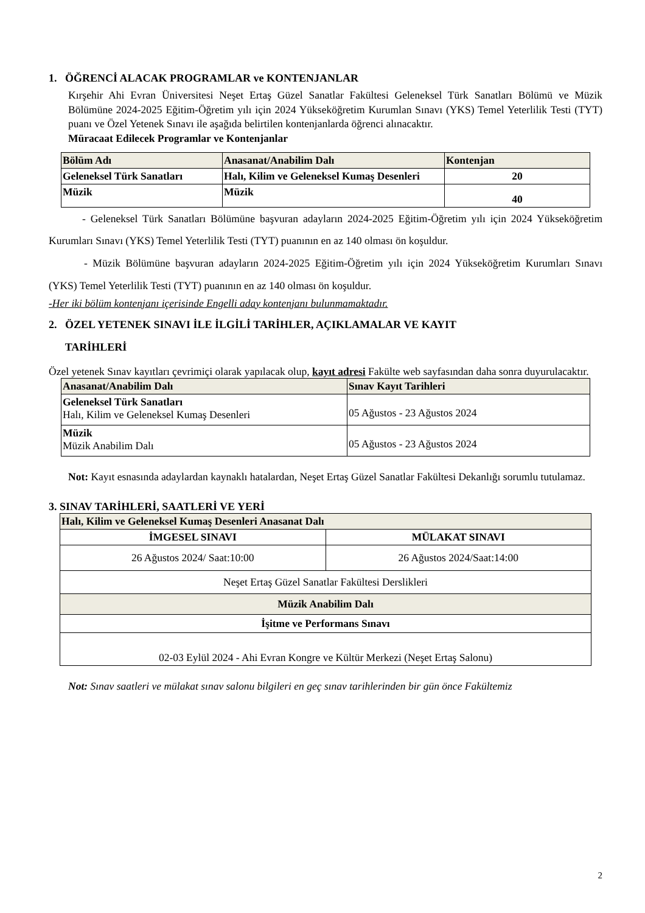1. ÖĞRENCİ ALACAK PROGRAMLAR ve KONTENJANLAR
Kırşehir Ahi Evran Üniversitesi Neşet Ertaş Güzel Sanatlar Fakültesi Geleneksel Türk Sanatları Bölümü ve Müzik Bölümüne 2024-2025 Eğitim-Öğretim yılı için 2024 Yükseköğretim Kurumlan Sınavı (YKS) Temel Yeterlilik Testi (TYT) puanı ve Özel Yetenek Sınavı ile aşağıda belirtilen kontenjanlarda öğrenci alınacaktır.
Müracaat Edilecek Programlar ve Kontenjanlar
| Bölüm Adı | Anasanat/Anabilim Dalı | Kontenjan |
| --- | --- | --- |
| Geleneksel Türk Sanatları | Halı, Kilim ve Geleneksel Kumaş Desenleri | 20 |
| Müzik | Müzik | 40 |
- Geleneksel Türk Sanatları Bölümüne başvuran adayların 2024-2025 Eğitim-Öğretim yılı için 2024 Yükseköğretim Kurumları Sınavı (YKS) Temel Yeterlilik Testi (TYT) puanının en az 140 olması ön koşuldur.
- Müzik Bölümüne başvuran adayların 2024-2025 Eğitim-Öğretim yılı için 2024 Yükseköğretim Kurumları Sınavı (YKS) Temel Yeterlilik Testi (TYT) puanının en az 140 olması ön koşuldur.
-Her iki bölüm kontenjanı içerisinde Engelli aday kontenjanı bulunmamaktadır.
2. ÖZEL YETENEK SINAVI İLE İLGİLİ TARİHLER, AÇIKLAMALAR VE KAYIT
TARİHLERİ
Özel yetenek Sınav kayıtları çevrimiçi olarak yapılacak olup, kayıt adresi Fakülte web sayfasından daha sonra duyurulacaktır.
| Anasanat/Anabilim Dalı | Sınav Kayıt Tarihleri |
| --- | --- |
| Geleneksel Türk Sanatları Halı, Kilim ve Geleneksel Kumaş Desenleri | 05 Ağustos - 23 Ağustos 2024 |
| Müzik Müzik Anabilim Dalı | 05 Ağustos - 23 Ağustos 2024 |
Not: Kayıt esnasında adaylardan kaynaklı hatalardan, Neşet Ertaş Güzel Sanatlar Fakültesi Dekanlığı sorumlu tutulamaz.
3. SINAV TARİHLERİ, SAATLERİ VE YERİ
| Halı, Kilim ve Geleneksel Kumaş Desenleri Anasanat Dalı | |
| İMGESEL SINAVI | MÜLAKAT SINAVI |
| 26 Ağustos 2024/ Saat:10:00 | 26 Ağustos 2024/Saat:14:00 |
| Neşet Ertaş Güzel Sanatlar Fakültesi Derslikleri | |
| Müzik Anabilim Dalı | |
| İşitme ve Performans Sınavı | |
| 02-03 Eylül 2024 - Ahi Evran Kongre ve Kültür Merkezi (Neşet Ertaş Salonu) | |
Not: Sınav saatleri ve mülakat sınav salonu bilgileri en geç sınav tarihlerinden bir gün önce Fakültemiz
2